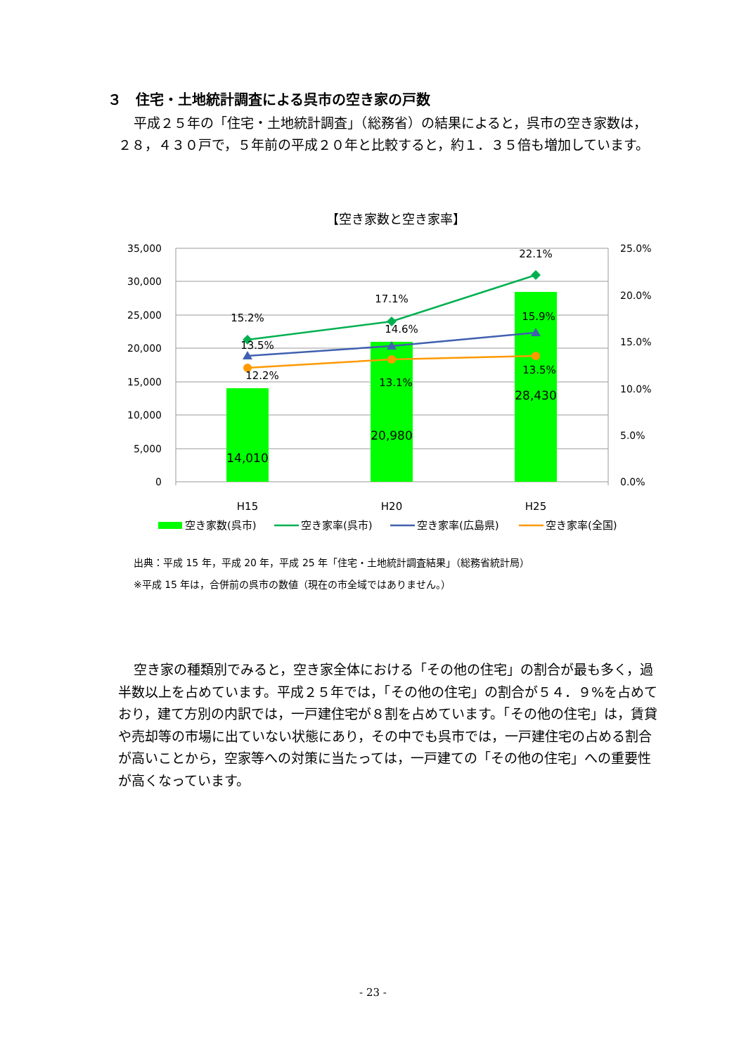３　住宅・土地統計調査による呉市の空き家の戸数
平成２５年の「住宅・土地統計調査」（総務省）の結果によると，呉市の空き家数は，２８，４３０戸で，５年前の平成２０年と比較すると，約１．３５倍も増加しています。
【空き家数と空き家率】
35,000
30,000
25,000
20,000
15,000
10,000
5,000
0
25.0%
20.0%
15.0%
10.0%
5.0%
0.0%
15.2%
17.1%
22.1%
13.5%
14.6%
15.9%
12.2%
13.1%
13.5%
14,010
20,980
28,430
H15
H20
H25
空き家数(呉市)
空き家率(呉市)
空き家率(広島県)
空き家率(全国)
出典：平成 15 年，平成 20 年，平成 25 年「住宅・土地統計調査結果」（総務省統計局）
※平成 15 年は，合併前の呉市の数値（現在の市全域ではありません。）
空き家の種類別でみると，空き家全体における「その他の住宅」の割合が最も多く，過半数以上を占めています。平成２５年では，「その他の住宅」の割合が５４．９%を占めており，建て方別の内訳では，一戸建住宅が８割を占めています。「その他の住宅」は，賃貸や売却等の市場に出ていない状態にあり，その中でも呉市では，一戸建住宅の占める割合が高いことから，空家等への対策に当たっては，一戸建ての「その他の住宅」への重要性が高くなっています。
- 23 -